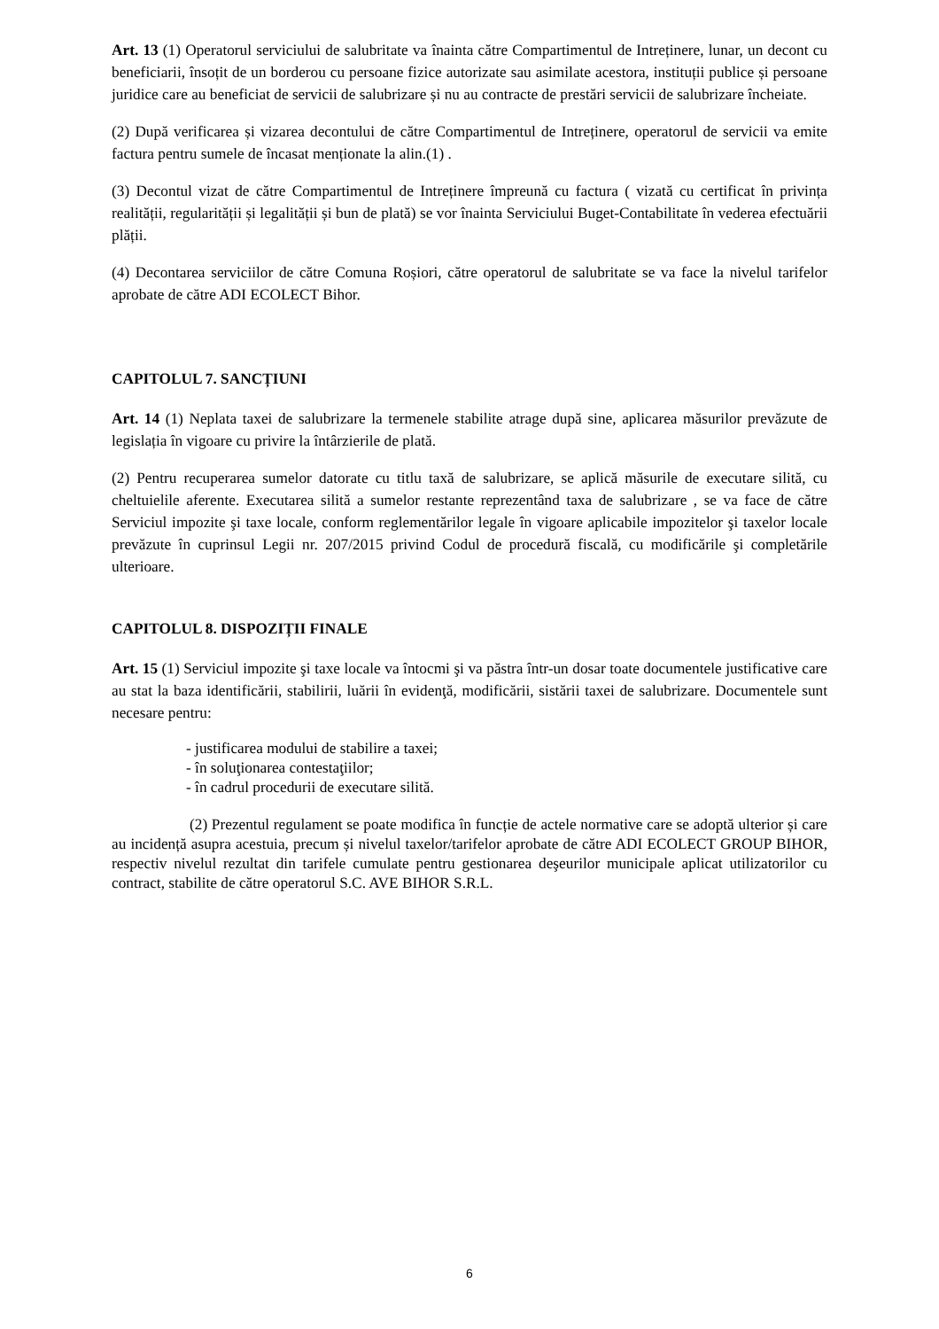Art. 13 (1) Operatorul serviciului de salubritate va înainta către Compartimentul de Intreținere, lunar, un decont cu beneficiarii, însoțit de un borderou cu persoane fizice autorizate sau asimilate acestora, instituții publice și persoane juridice care au beneficiat de servicii de salubrizare și nu au contracte de prestări servicii de salubrizare încheiate.
(2) După verificarea și vizarea decontului de către Compartimentul de Intreținere, operatorul de servicii va emite factura pentru sumele de încasat menționate la alin.(1) .
(3) Decontul vizat de către Compartimentul de Intreținere împreună cu factura ( vizată cu certificat în privința realității, regularității și legalității și bun de plată) se vor înainta Serviciului Buget-Contabilitate în vederea efectuării plății.
(4) Decontarea serviciilor de către Comuna Roșiori, către operatorul de salubritate se va face la nivelul tarifelor aprobate de către ADI ECOLECT Bihor.
CAPITOLUL 7. SANCȚIUNI
Art. 14 (1) Neplata taxei de salubrizare la termenele stabilite atrage după sine, aplicarea măsurilor prevăzute de legislația în vigoare cu privire la întârzierile de plată.
(2) Pentru recuperarea sumelor datorate cu titlu taxă de salubrizare, se aplică măsurile de executare silită, cu cheltuielile aferente. Executarea silită a sumelor restante reprezentând taxa de salubrizare , se va face de către Serviciul impozite şi taxe locale, conform reglementărilor legale în vigoare aplicabile impozitelor şi taxelor locale prevăzute în cuprinsul Legii nr. 207/2015 privind Codul de procedură fiscală, cu modificările şi completările ulterioare.
CAPITOLUL 8. DISPOZIȚII FINALE
Art. 15 (1) Serviciul impozite şi taxe locale va întocmi şi va păstra într-un dosar toate documentele justificative care au stat la baza identificării, stabilirii, luării în evidenţă, modificării, sistării taxei de salubrizare. Documentele sunt necesare pentru:
- justificarea modului de stabilire a taxei;
- în soluţionarea contestaţiilor;
- în cadrul procedurii de executare silită.
(2) Prezentul regulament se poate modifica în funcție de actele normative care se adoptă ulterior și care au incidență asupra acestuia, precum și nivelul taxelor/tarifelor aprobate de către ADI ECOLECT GROUP BIHOR, respectiv nivelul rezultat din tarifele cumulate pentru gestionarea deşeurilor municipale aplicat utilizatorilor cu contract, stabilite de către operatorul S.C. AVE BIHOR S.R.L.
6